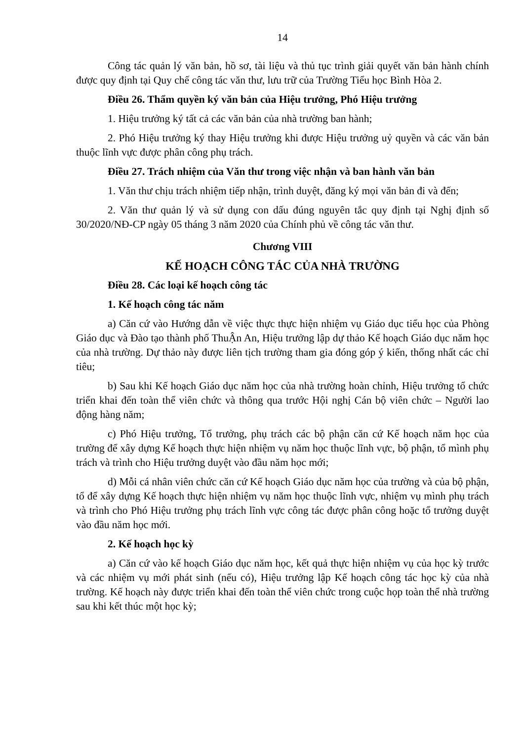14
Công tác quản lý văn bản, hồ sơ, tài liệu và thủ tục trình giải quyết văn bản hành chính được quy định tại Quy chế công tác văn thư, lưu trữ của Trường Tiểu học Bình Hòa 2.
Điều 26. Thẩm quyền ký văn bản của Hiệu trưởng, Phó Hiệu trưởng
1. Hiệu trưởng ký tất cả các văn bản của nhà trường ban hành;
2. Phó Hiệu trưởng ký thay Hiệu trưởng khi được Hiệu trưởng uỷ quyền và các văn bản thuộc lĩnh vực được phân công phụ trách.
Điều 27. Trách nhiệm của Văn thư trong việc nhận và ban hành văn bản
1. Văn thư chịu trách nhiệm tiếp nhận, trình duyệt, đăng ký mọi văn bản đi và đến;
2. Văn thư quản lý và sử dụng con dấu đúng nguyên tắc quy định tại Nghị định số 30/2020/NĐ-CP ngày 05 tháng 3 năm 2020 của Chính phủ về công tác văn thư.
Chương VIII
KẾ HOẠCH CÔNG TÁC CỦA NHÀ TRƯỜNG
Điều 28. Các loại kế hoạch công tác
1. Kế hoạch công tác năm
a) Căn cứ vào Hướng dẫn về việc thực thực hiện nhiệm vụ Giáo dục tiểu học của Phòng Giáo dục và Đào tạo thành phố ThuẬn An, Hiệu trưởng lập dự thảo Kế hoạch Giáo dục năm học của nhà trường. Dự thảo này được liên tịch trường tham gia đóng góp ý kiến, thống nhất các chỉ tiêu;
b) Sau khi Kế hoạch Giáo dục năm học của nhà trường hoàn chỉnh, Hiệu trưởng tổ chức triển khai đến toàn thể viên chức và thông qua trước Hội nghị Cán bộ viên chức – Người lao động hàng năm;
c) Phó Hiệu trưởng, Tổ trưởng, phụ trách các bộ phận căn cứ Kế hoạch năm học của trường để xây dựng Kế hoạch thực hiện nhiệm vụ năm học thuộc lĩnh vực, bộ phận, tổ mình phụ trách và trình cho Hiệu trưởng duyệt vào đầu năm học mới;
d) Mỗi cá nhân viên chức căn cứ Kế hoạch Giáo dục năm học của trường và của bộ phận, tổ để xây dựng Kế hoạch thực hiện nhiệm vụ năm học thuộc lĩnh vực, nhiệm vụ mình phụ trách và trình cho Phó Hiệu trưởng phụ trách lĩnh vực công tác được phân công hoặc tổ trưởng duyệt vào đầu năm học mới.
2. Kế hoạch học kỳ
a) Căn cứ vào kế hoạch Giáo dục năm học, kết quả thực hiện nhiệm vụ của học kỳ trước và các nhiệm vụ mới phát sinh (nếu có), Hiệu trưởng lập Kế hoạch công tác học kỳ của nhà trường. Kế hoạch này được triển khai đến toàn thể viên chức trong cuộc họp toàn thể nhà trường sau khi kết thúc một học kỳ;